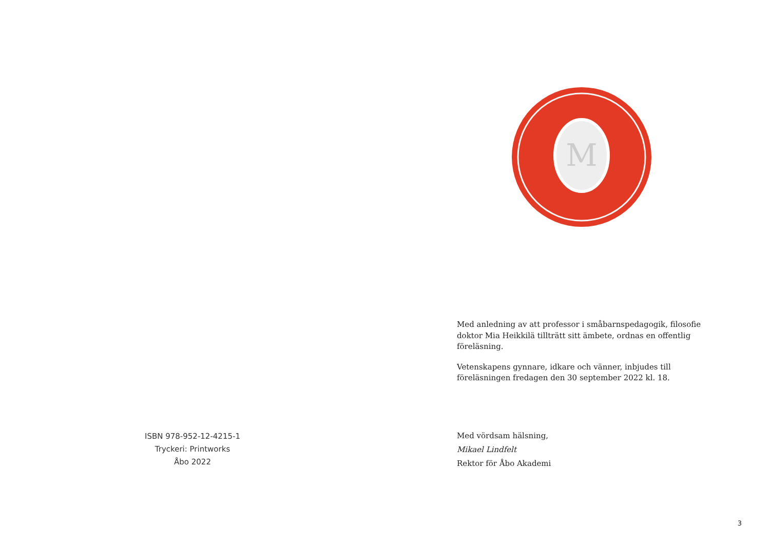ISBN 978-952-12-4215-1
Tryckeri: Printworks
Åbo 2022
M
Med anledning av att professor i småbarnspedagogik, filosofie doktor Mia Heikkilä tillträtt sitt ämbete, ordnas en offentlig föreläsning.
Vetenskapens gynnare, idkare och vänner, inbjudes till föreläsningen fredagen den 30 september 2022 kl. 18.
Med vördsam hälsning,
Mikael Lindfelt
Rektor för Åbo Akademi
3